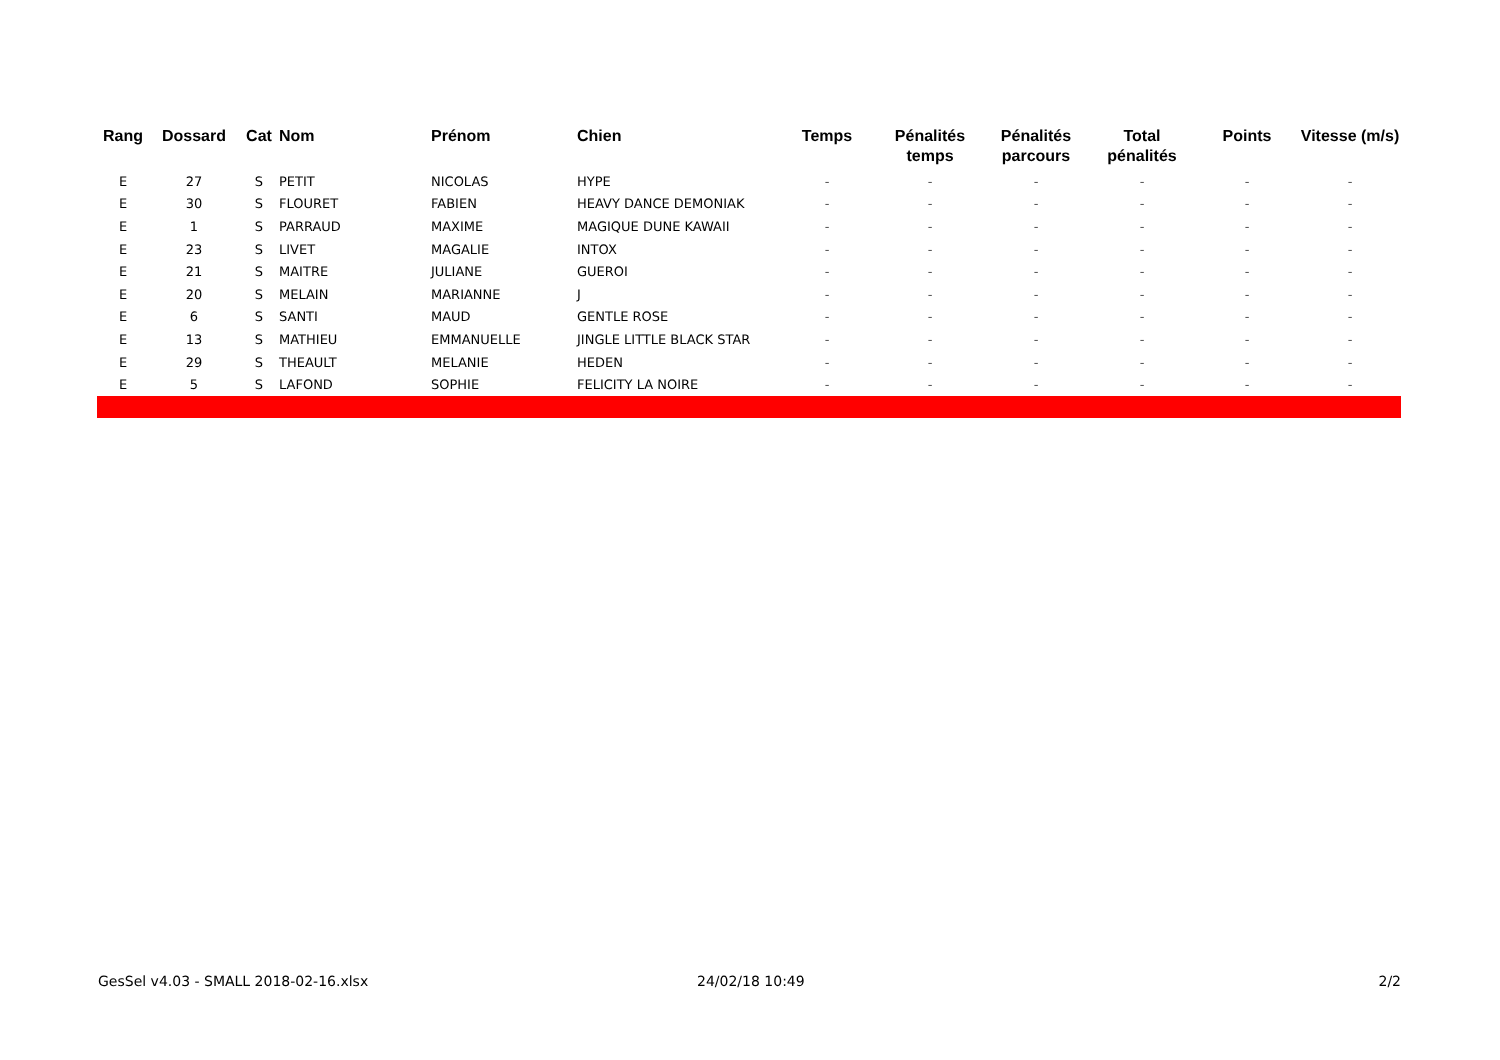| Rang | Dossard | Cat | Nom | Prénom | Chien | Temps | Pénalités temps | Pénalités parcours | Total pénalités | Points | Vitesse (m/s) |
| --- | --- | --- | --- | --- | --- | --- | --- | --- | --- | --- | --- |
| E | 27 | S | PETIT | NICOLAS | HYPE | - | - | - | - | - | - |
| E | 30 | S | FLOURET | FABIEN | HEAVY DANCE DEMONIAK | - | - | - | - | - | - |
| E | 1 | S | PARRAUD | MAXIME | MAGIQUE DUNE KAWAII | - | - | - | - | - | - |
| E | 23 | S | LIVET | MAGALIE | INTOX | - | - | - | - | - | - |
| E | 21 | S | MAITRE | JULIANE | GUEROI | - | - | - | - | - | - |
| E | 20 | S | MELAIN | MARIANNE | J | - | - | - | - | - | - |
| E | 6 | S | SANTI | MAUD | GENTLE ROSE | - | - | - | - | - | - |
| E | 13 | S | MATHIEU | EMMANUELLE | JINGLE LITTLE BLACK STAR | - | - | - | - | - | - |
| E | 29 | S | THEAULT | MELANIE | HEDEN | - | - | - | - | - | - |
| E | 5 | S | LAFOND | SOPHIE | FELICITY LA NOIRE | - | - | - | - | - | - |
GesSel v4.03 - SMALL 2018-02-16.xlsx
24/02/18 10:49 2/2